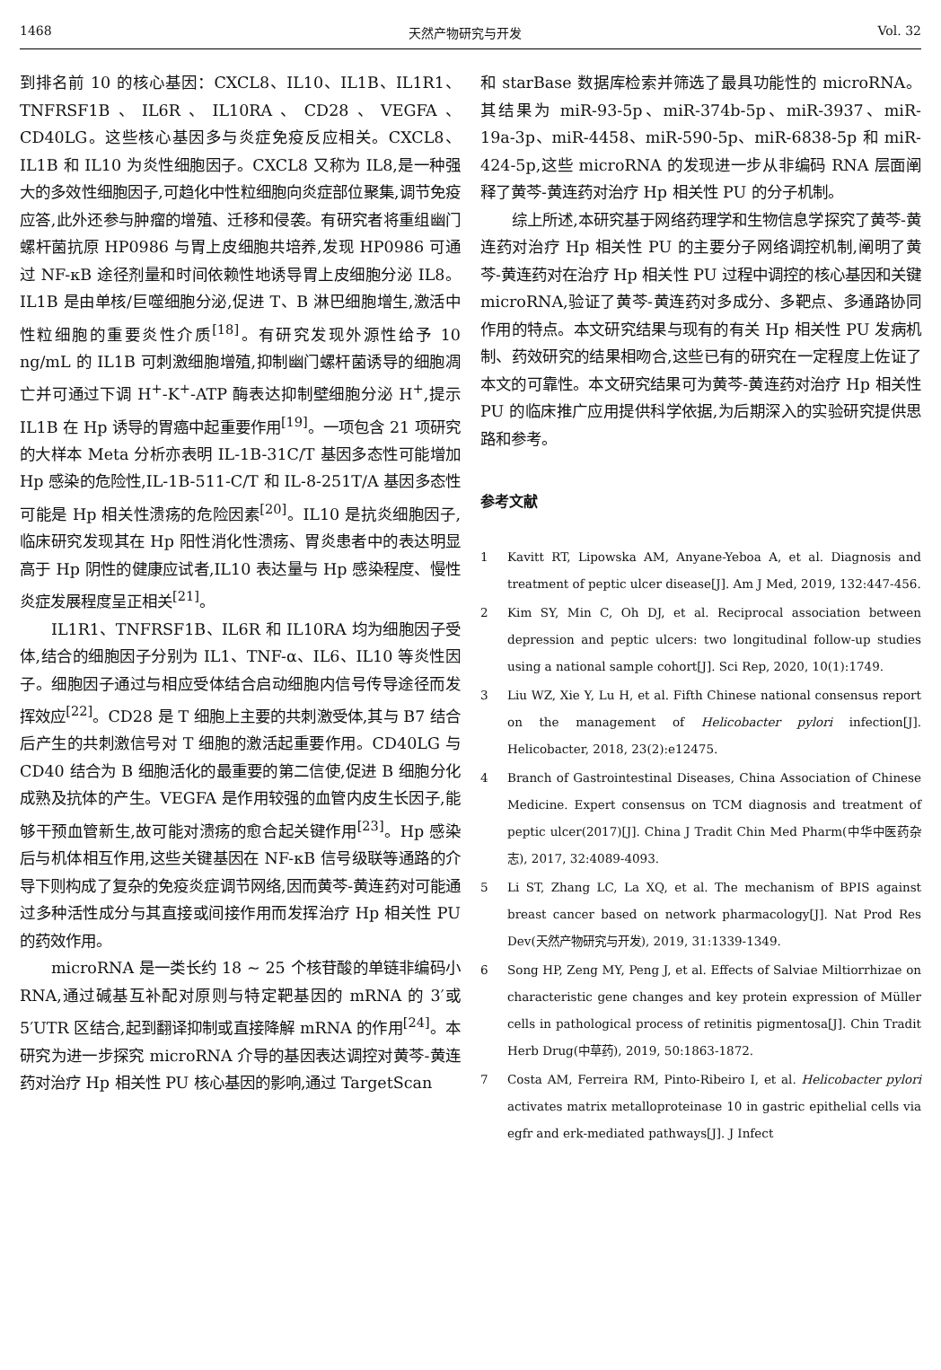1468 天然产物研究与开发 Vol. 32
到排名前 10 的核心基因：CXCL8、IL10、IL1B、IL1R1、TNFRSF1B、IL6R、IL10RA、CD28、VEGFA、CD40LG。这些核心基因多与炎症免疫反应相关。CXCL8、IL1B 和 IL10 为炎性细胞因子。CXCL8 又称为 IL8,是一种强大的多效性细胞因子,可趋化中性粒细胞向炎症部位聚集,调节免疫应答,此外还参与肿瘤的增殖、迁移和侵袭。有研究者将重组幽门螺杆菌抗原 HP0986 与胃上皮细胞共培养,发现 HP0986 可通过 NF-κB 途径剂量和时间依赖性地诱导胃上皮细胞分泌 IL8。IL1B 是由单核/巨噬细胞分泌,促进 T、B 淋巴细胞增生,激活中性粒细胞的重要炎性介质<sup>[18]</sup>。有研究发现外源性给予 10 ng/mL 的 IL1B 可刺激细胞增殖,抑制幽门螺杆菌诱导的细胞凋亡并可通过下调 H<sup>+</sup>-K<sup>+</sup>-ATP 酶表达抑制壁细胞分泌 H<sup>+</sup>,提示 IL1B 在 Hp 诱导的胃癌中起重要作用<sup>[19]</sup>。一项包含 21 项研究的大样本 Meta 分析亦表明 IL-1B-31C/T 基因多态性可能增加 Hp 感染的危险性,IL-1B-511-C/T 和 IL-8-251T/A 基因多态性可能是 Hp 相关性溃疡的危险因素<sup>[20]</sup>。IL10 是抗炎细胞因子,临床研究发现其在 Hp 阳性消化性溃疡、胃炎患者中的表达明显高于 Hp 阴性的健康应试者,IL10 表达量与 Hp 感染程度、慢性炎症发展程度呈正相关<sup>[21]</sup>。
IL1R1、TNFRSF1B、IL6R 和 IL10RA 均为细胞因子受体,结合的细胞因子分别为 IL1、TNF-α、IL6、IL10 等炎性因子。细胞因子通过与相应受体结合启动细胞内信号传导途径而发挥效应<sup>[22]</sup>。CD28 是 T 细胞上主要的共刺激受体,其与 B7 结合后产生的共刺激信号对 T 细胞的激活起重要作用。CD40LG 与 CD40 结合为 B 细胞活化的最重要的第二信使,促进 B 细胞分化成熟及抗体的产生。VEGFA 是作用较强的血管内皮生长因子,能够干预血管新生,故可能对溃疡的愈合起关键作用<sup>[23]</sup>。Hp 感染后与机体相互作用,这些关键基因在 NF-κB 信号级联等通路的介导下则构成了复杂的免疫炎症调节网络,因而黄芩-黄连药对可能通过多种活性成分与其直接或间接作用而发挥治疗 Hp 相关性 PU 的药效作用。
microRNA 是一类长约 18 ~ 25 个核苷酸的单链非编码小 RNA,通过碱基互补配对原则与特定靶基因的 mRNA 的 3′或 5′UTR 区结合,起到翻译抑制或直接降解 mRNA 的作用<sup>[24]</sup>。本研究为进一步探究 microRNA 介导的基因表达调控对黄芩-黄连药对治疗 Hp 相关性 PU 核心基因的影响,通过 TargetScan
和 starBase 数据库检索并筛选了最具功能性的 microRNA。其结果为 miR-93-5p、miR-374b-5p、miR-3937、miR-19a-3p、miR-4458、miR-590-5p、miR-6838-5p 和 miR-424-5p,这些 microRNA 的发现进一步从非编码 RNA 层面阐释了黄芩-黄连药对治疗 Hp 相关性 PU 的分子机制。
综上所述,本研究基于网络药理学和生物信息学探究了黄芩-黄连药对治疗 Hp 相关性 PU 的主要分子网络调控机制,阐明了黄芩-黄连药对在治疗 Hp 相关性 PU 过程中调控的核心基因和关键 microRNA,验证了黄芩-黄连药对多成分、多靶点、多通路协同作用的特点。本文研究结果与现有的有关 Hp 相关性 PU 发病机制、药效研究的结果相吻合,这些已有的研究在一定程度上佐证了本文的可靠性。本文研究结果可为黄芩-黄连药对治疗 Hp 相关性 PU 的临床推广应用提供科学依据,为后期深入的实验研究提供思路和参考。
参考文献
1 Kavitt RT, Lipowska AM, Anyane-Yeboa A, et al. Diagnosis and treatment of peptic ulcer disease[J]. Am J Med, 2019, 132:447-456.
2 Kim SY, Min C, Oh DJ, et al. Reciprocal association between depression and peptic ulcers: two longitudinal follow-up studies using a national sample cohort[J]. Sci Rep, 2020, 10(1):1749.
3 Liu WZ, Xie Y, Lu H, et al. Fifth Chinese national consensus report on the management of Helicobacter pylori infection[J]. Helicobacter, 2018, 23(2):e12475.
4 Branch of Gastrointestinal Diseases, China Association of Chinese Medicine. Expert consensus on TCM diagnosis and treatment of peptic ulcer(2017)[J]. China J Tradit Chin Med Pharm(中华中医药杂志), 2017, 32:4089-4093.
5 Li ST, Zhang LC, La XQ, et al. The mechanism of BPIS against breast cancer based on network pharmacology[J]. Nat Prod Res Dev(天然产物研究与开发), 2019, 31:1339-1349.
6 Song HP, Zeng MY, Peng J, et al. Effects of Salviae Miltiorrhizae on characteristic gene changes and key protein expression of Müller cells in pathological process of retinitis pigmentosa[J]. Chin Tradit Herb Drug(中草药), 2019, 50:1863-1872.
7 Costa AM, Ferreira RM, Pinto-Ribeiro I, et al. Helicobacter pylori activates matrix metalloproteinase 10 in gastric epithelial cells via egfr and erk-mediated pathways[J]. J Infect